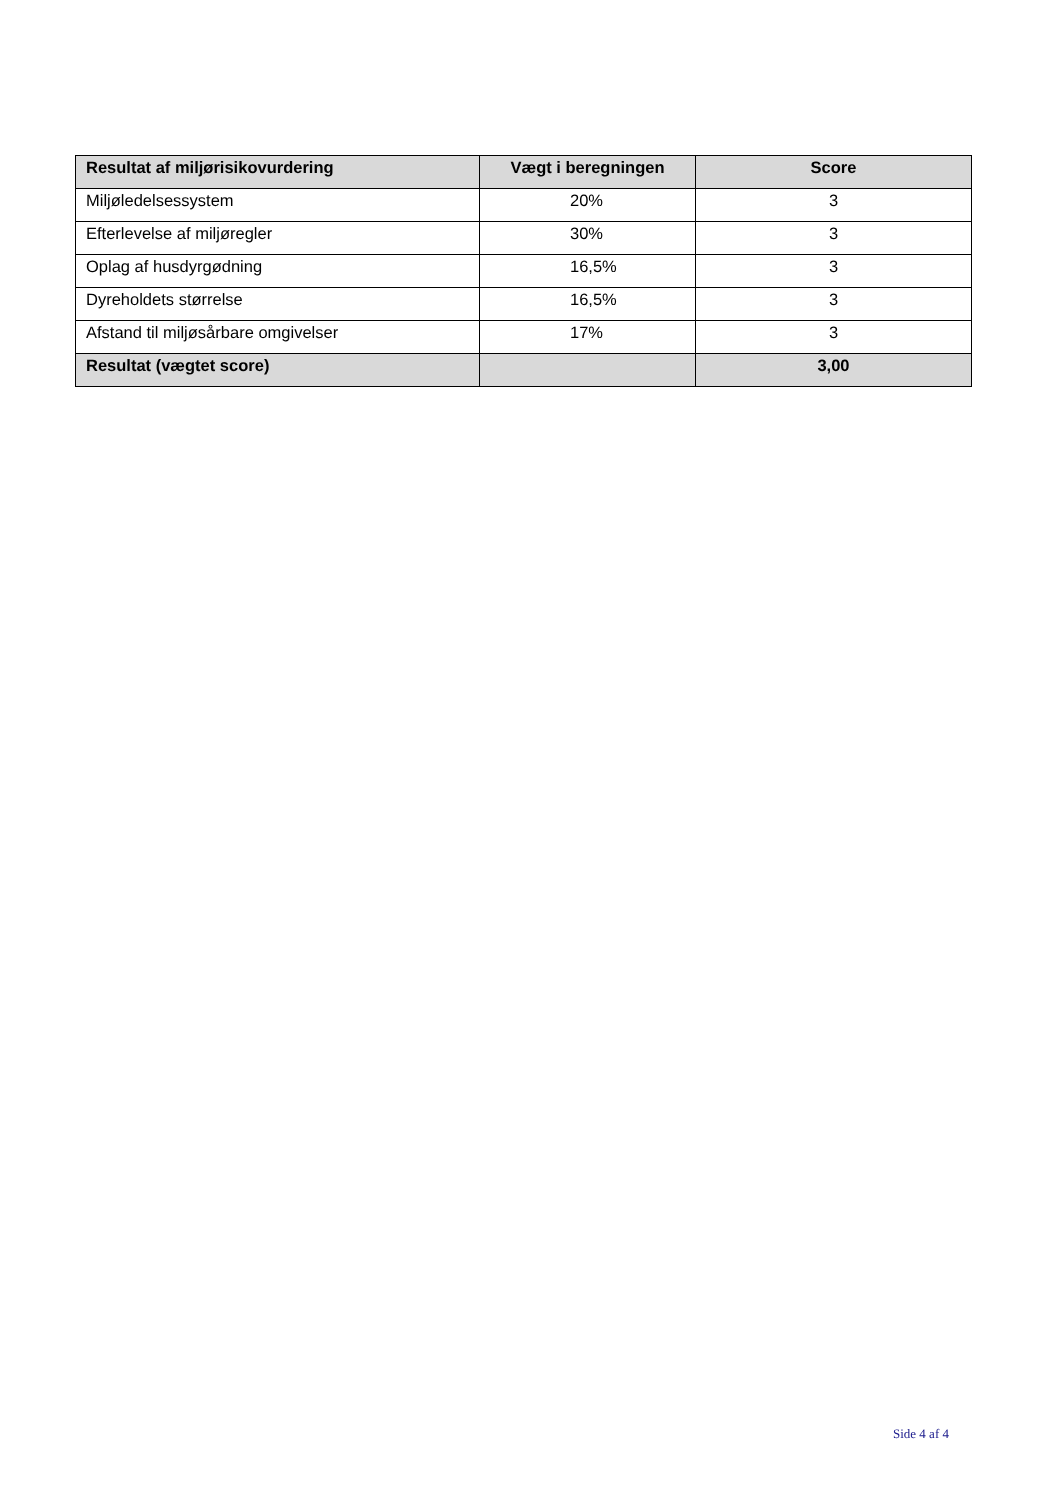| Resultat af miljørisikovurdering | Vægt i beregningen | Score |
| --- | --- | --- |
| Miljøledelsessystem | 20% | 3 |
| Efterlevelse af miljøregler | 30% | 3 |
| Oplag af husdyrgødning | 16,5% | 3 |
| Dyreholdets størrelse | 16,5% | 3 |
| Afstand til miljøsårbare omgivelser | 17% | 3 |
| Resultat (vægtet score) | | 3,00 |
Side 4 af 4